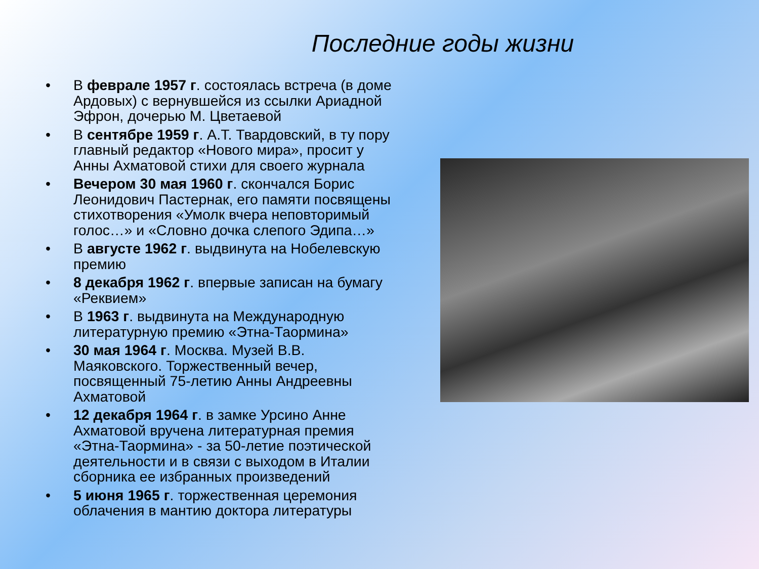Последние годы жизни
• В феврале 1957 г. состоялась встреча (в доме Ардовых) с вернувшейся из ссылки Ариадной Эфрон, дочерью М. Цветаевой
• В сентябре 1959 г. А.Т. Твардовский, в ту пору главный редактор «Нового мира», просит у Анны Ахматовой стихи для своего журнала
• Вечером 30 мая 1960 г. скончался Борис Леонидович Пастернак, его памяти посвящены стихотворения «Умолк вчера неповторимый голос…» и «Словно дочка слепого Эдипа…»
• В августе 1962 г. выдвинута на Нобелевскую премию
• 8 декабря 1962 г. впервые записан на бумагу «Реквием»
• В 1963 г. выдвинута на Международную литературную премию «Этна-Таормина»
• 30 мая 1964 г. Москва. Музей В.В. Маяковского. Торжественный вечер, посвященный 75-летию Анны Андреевны Ахматовой
• 12 декабря 1964 г. в замке Урсино Анне Ахматовой вручена литературная премия «Этна-Таормина» - за 50-летие поэтической деятельности и в связи с выходом в Италии сборника ее избранных произведений
• 5 июня 1965 г. торжественная церемония облачения в мантию доктора литературы